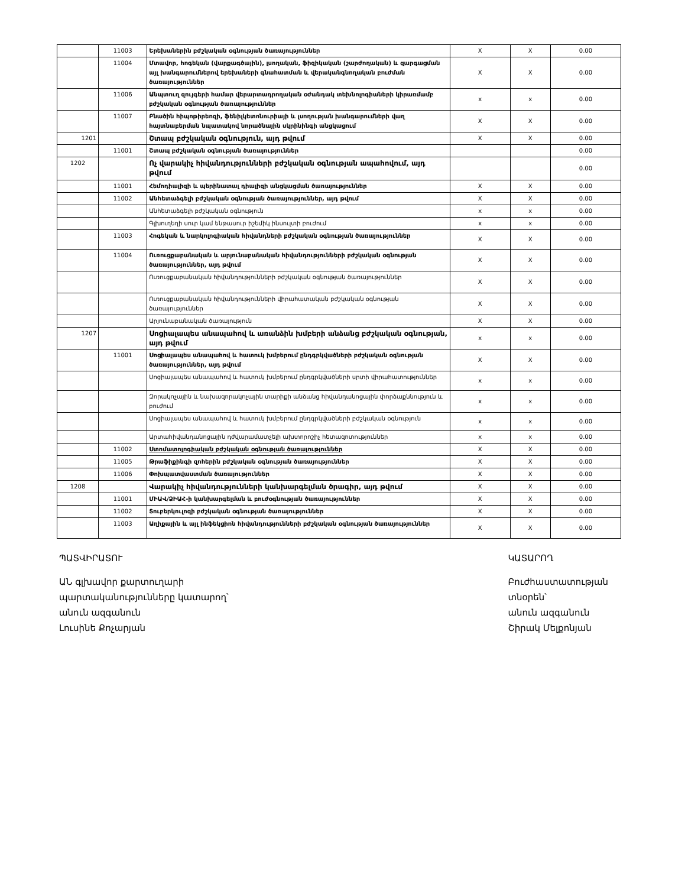| | 11003 | Երեխաներին բժշկական օգնության ծառայություններ | X | X | 0.00 |
| | 11004 | Մտավոր, հոգեկան (վարքագծային), լսողական, ֆիզիկական (շարժողական) և զարգացման այլ խանգարումներով երեխաների գնահատման և վերականգնողական բուժման ծառայություններ | X | X | 0.00 |
| | 11006 | Անպտուղ զույգերի համար վերարտադրողական օժանդակ տեխնոլոգիաների կիրառմամբ բժշկական օգնության ծառայություններ | x | x | 0.00 |
| | 11007 | Բնածին հիպոթիրեոզի, ֆենիլկետոնուրիայի և լսողության խանգարումների վաղ հայտնաբերման նպատակով նորածնային սկրինինգի անցկացում | X | X | 0.00 |
| 1201 | | Շտապ բժշկական օգնություն, այդ թվում | X | X | 0.00 |
| | 11001 | Շտապ բժշկական օգնության ծառայություններ | | | 0.00 |
| 1202 | | Ոչ վարակիչ հիվանդությունների բժշկական օգնության ապահովում, այդ թվում | | | 0.00 |
| | 11001 | Հեմոդիալիզի և պերինատալ դիալիզի անցկացման ծառայություններ | X | X | 0.00 |
| | 11002 | Անհետաձգելի բժշկական օգնության ծառայություններ, այդ թվում | X | X | 0.00 |
| | | Անհետաձգելի բժշկական օգնություն | x | x | 0.00 |
| | | Գլխուղեղի սուր կամ ենթասուր իշեմիկ ինսուլտի բուժում | x | x | 0.00 |
| | 11003 | Հոգեկան և նարկոլոգիական հիվանդների բժշկական օգնության ծառայություններ | X | X | 0.00 |
| | 11004 | Ուռուցքաբանական և արյունաբանական հիվանդությունների բժշկական օգնության ծառայություններ, այդ թվում | X | X | 0.00 |
| | | Ուռուցքաբանական հիվանդությունների բժշկական օգնության ծառայություններ | X | X | 0.00 |
| | | Ուռուցքաբանական հիվանդությունների վիրահատական բժշկական օգնության ծառայություններ | X | X | 0.00 |
| | | Արյունաբանական ծառայություն | X | X | 0.00 |
| 1207 | | Սոցիալապես անապահով և առանձին խմբերի անձանց բժշկական օգնության, այդ թվում | x | x | 0.00 |
| | 11001 | Սոցիալապես անապահով և հատուկ խմբերում ընդգրկվածների բժշկական օգնության ծառայություններ, այդ թվում | X | X | 0.00 |
| | | Սոցիալապես անապահով և հատուկ խմբերում ընդգրկվածների սրտի վիրահատություններ | x | x | 0.00 |
| | | Զորակոչային և նախազորակոչային տարիքի անձանց հիվանդանոցային փորձաքննություն և բուժում | x | x | 0.00 |
| | | Սոցիալապես անապահով և հատուկ խմբերում ընդգրկվածների բժշկական օգնություն | x | x | 0.00 |
| | | Արտահիվանդանոցային դժվարամատչելի ախտորոշիչ հետազոտություններ | x | x | 0.00 |
| | 11002 | Ստոմատոլոգիական բժշկական օգնության ծառայություններ | X | X | 0.00 |
| | 11005 | Թրաֆիքինգի զոհերին բժշկական օգնության ծառայություններ | X | X | 0.00 |
| | 11006 | Փոխպատվաստման ծառայություններ | X | X | 0.00 |
| 1208 | | Վարակիչ հիվանդությունների կանխարգելման ծրագիր, այդ թվում | X | X | 0.00 |
| | 11001 | ՄԻԱՎ/ՁԻԱՀ-ի կանխարգելման և բուժօգնության ծառայություններ | X | X | 0.00 |
| | 11002 | Տուբերկուլոզի բժշկական օգնության ծառայություններ | X | X | 0.00 |
| | 11003 | Աղիքային և այլ ինֆեկցիոն հիվանդությունների բժշկական օգնության ծառայություններ | X | X | 0.00 |
ՊԱՏՎԻՐԱՏՈՒ
ԱՆ գլխավոր քարտուղարի
պարտականությունները կատարող՝
անուն ազգանուն
Լուսինե Քոչարյան
ԿԱՏԱՐՈՂ
Բուժհաստատության
տնօրեն՝
անուն ազգանուն
Շիրակ Մելքոնյան